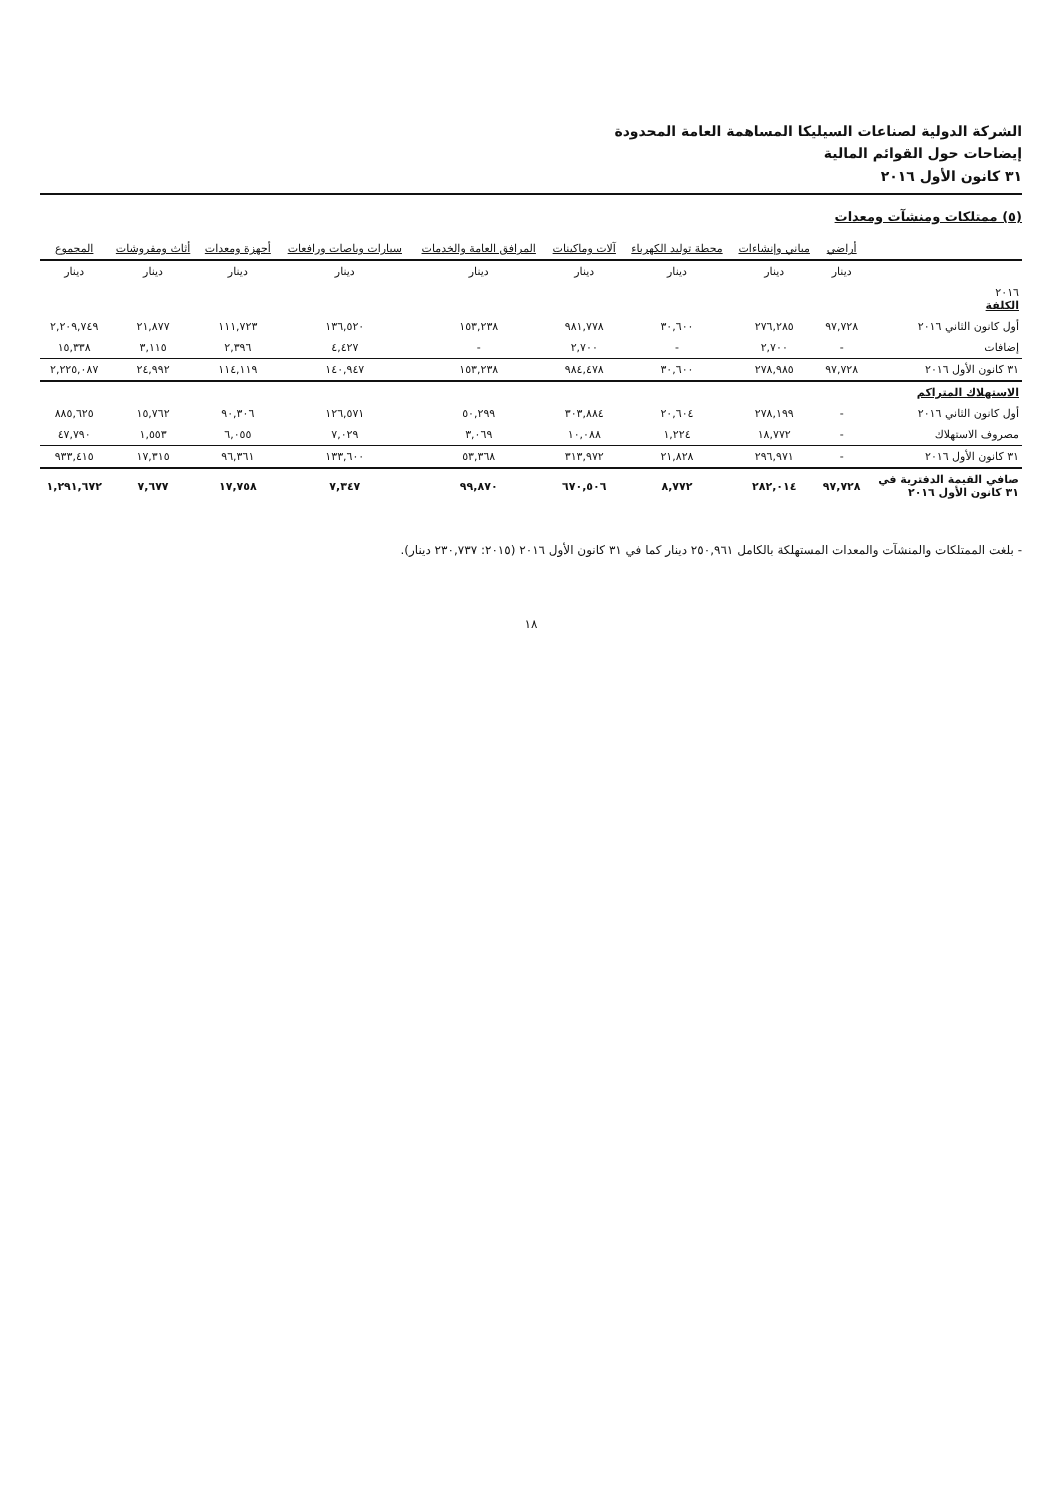الشركة الدولية لصناعات السيليكا المساهمة العامة المحدودة
إيضاحات حول القوائم المالية
٣١ كانون الأول ٢٠١٦
(٥) ممتلكات ومنشآت ومعدات
| | أراضي | مباني وإنشاءات | محطة توليد الكهرباء | آلات وماكينات | المرافق العامة والخدمات | سيارات وباصات ورافعات | أجهزة ومعدات | أثاث ومفروشات | المجموع |
| --- | --- | --- | --- | --- | --- | --- | --- | --- | --- |
| | دينار | دينار | دينار | دينار | دينار | دينار | دينار | دينار | دينار |
| ٢٠١٦ الكلفة | | | | | | | | | |
| أول كانون الثاني ٢٠١٦ | ٩٧,٧٢٨ | ٢٧٦,٢٨٥ | ٣٠,٦٠٠ | ٩٨١,٧٧٨ | ١٥٣,٢٣٨ | ١٣٦,٥٢٠ | ١١١,٧٢٣ | ٢١,٨٧٧ | ٢,٢٠٩,٧٤٩ |
| إضافات | - | ٢,٧٠٠ | - | ٢,٧٠٠ | - | ٤,٤٢٧ | ٢,٣٩٦ | ٣,١١٥ | ١٥,٣٣٨ |
| ٣١ كانون الأول ٢٠١٦ | ٩٧,٧٢٨ | ٢٧٨,٩٨٥ | ٣٠,٦٠٠ | ٩٨٤,٤٧٨ | ١٥٣,٢٣٨ | ١٤٠,٩٤٧ | ١١٤,١١٩ | ٢٤,٩٩٢ | ٢,٢٢٥,٠٨٧ |
| الاستهلاك المتراكم | | | | | | | | | |
| أول كانون الثاني ٢٠١٦ | - | ٢٧٨,١٩٩ | ٢٠,٦٠٤ | ٣٠٣,٨٨٤ | ٥٠,٢٩٩ | ١٢٦,٥٧١ | ٩٠,٣٠٦ | ١٥,٧٦٢ | ٨٨٥,٦٢٥ |
| مصروف الاستهلاك | - | ١٨,٧٧٢ | ١,٢٢٤ | ١٠,٠٨٨ | ٣,٠٦٩ | ٧,٠٢٩ | ٦,٠٥٥ | ١,٥٥٣ | ٤٧,٧٩٠ |
| ٣١ كانون الأول ٢٠١٦ | - | ٢٩٦,٩٧١ | ٢١,٨٢٨ | ٣١٣,٩٧٢ | ٥٣,٣٦٨ | ١٣٣,٦٠٠ | ٩٦,٣٦١ | ١٧,٣١٥ | ٩٣٣,٤١٥ |
| صافي القيمة الدفترية في ٣١ كانون الأول ٢٠١٦ | ٩٧,٧٢٨ | ٢٨٢,٠١٤ | ٨,٧٧٢ | ٦٧٠,٥٠٦ | ٩٩,٨٧٠ | ٧,٣٤٧ | ١٧,٧٥٨ | ٧,٦٧٧ | ١,٢٩١,٦٧٢ |
- بلغت الممتلكات والمنشآت والمعدات المستهلكة بالكامل ٢٥٠,٩٦١ دينار كما في ٣١ كانون الأول ٢٠١٦ (٢٠١٥: ٢٣٠,٧٣٧ دينار).
١٨